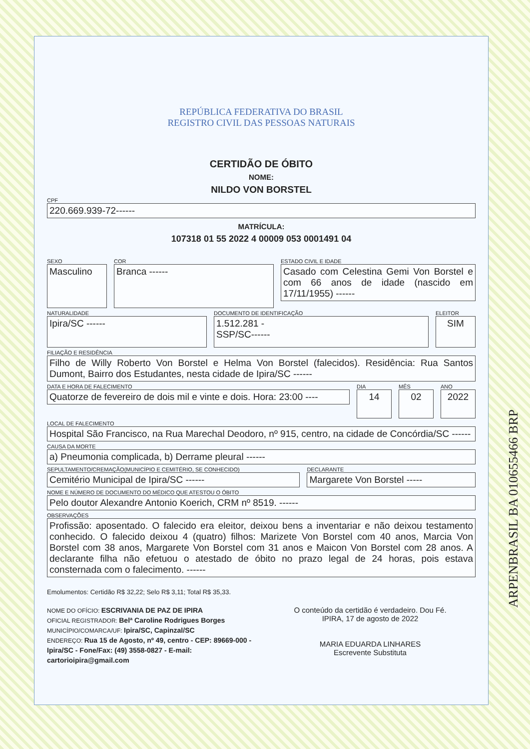REPÚBLICA FEDERATIVA DO BRASIL
REGISTRO CIVIL DAS PESSOAS NATURAIS
CERTIDÃO DE ÓBITO
NOME:
NILDO VON BORSTEL
CPF
220.669.939-72------
MATRÍCULA:
107318 01 55 2022 4 00009 053 0001491 04
SEXO
Masculino
COR
Branca ------
ESTADO CIVIL E IDADE
Casado com Celestina Gemi Von Borstel e com 66 anos de idade (nascido em 17/11/1955) ------
NATURALIDADE
Ipira/SC ------
DOCUMENTO DE IDENTIFICAÇÃO
1.512.281 -
SSP/SC------
ELEITOR
SIM
FILIAÇÃO E RESIDÊNCIA
Filho de Willy Roberto Von Borstel e Helma Von Borstel (falecidos). Residência: Rua Santos Dumont, Bairro dos Estudantes, nesta cidade de Ipira/SC ------
DATA E HORA DE FALECIMENTO
Quatorze de fevereiro de dois mil e vinte e dois. Hora: 23:00 ----
DIA
14
MÊS
02
ANO
2022
LOCAL DE FALECIMENTO
Hospital São Francisco, na Rua Marechal Deodoro, nº 915, centro, na cidade de Concórdia/SC ------
CAUSA DA MORTE
a) Pneumonia complicada, b) Derrame pleural ------
SEPULTAMENTO/CREMAÇÃO(MUNICÍPIO E CEMITÉRIO, SE CONHECIDO)
Cemitério Municipal de Ipira/SC ------
DECLARANTE
Margarete Von Borstel -----
NOME E NÚMERO DE DOCUMENTO DO MÉDICO QUE ATESTOU O ÓBITO
Pelo doutor Alexandre Antonio Koerich, CRM nº 8519. ------
OBSERVAÇÕES
Profissão: aposentado. O falecido era eleitor, deixou bens a inventariar e não deixou testamento conhecido. O falecido deixou 4 (quatro) filhos: Marizete Von Borstel com 40 anos, Marcia Von Borstel com 38 anos, Margarete Von Borstel com 31 anos e Maicon Von Borstel com 28 anos. A declarante filha não efetuou o atestado de óbito no prazo legal de 24 horas, pois estava consternada com o falecimento. ------
Emolumentos: Certidão R$ 32,22; Selo R$ 3,11; Total R$ 35,33.
NOME DO OFÍCIO: ESCRIVANIA DE PAZ DE IPIRA
OFICIAL REGISTRADOR: Belª Caroline Rodrigues Borges
MUNICÍPIO/COMARCA/UF: Ipira/SC, Capinzal/SC
ENDEREÇO: Rua 15 de Agosto, nº 49, centro - CEP: 89669-000 - Ipira/SC - Fone/Fax: (49) 3558-0827 - E-mail: cartorioipira@gmail.com
O conteúdo da certidão é verdadeiro. Dou Fé.
IPIRA, 17 de agosto de 2022
MARIA EDUARDA LINHARES
Escrevente Substituta
ARPENBRASIL BA 010655466 BRP